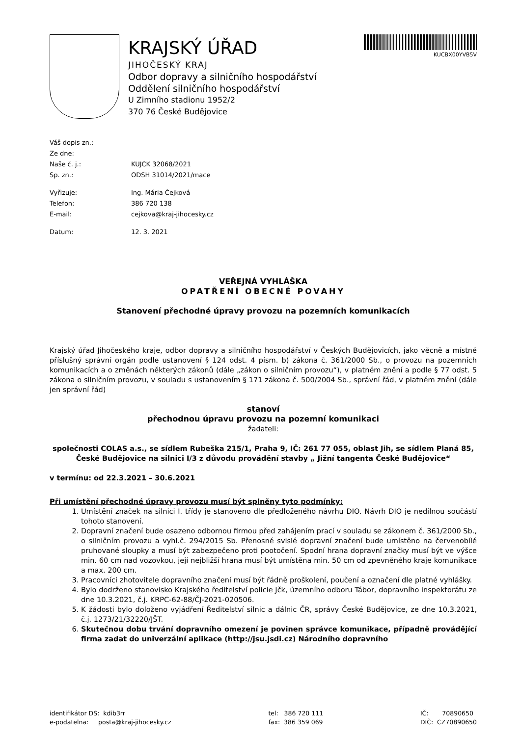KRAJSKÝ ÚŘAD
JIHOČESKÝ KRAJ
Odbor dopravy a silničního hospodářství
Oddělení silničního hospodářství
U Zimního stadionu 1952/2
370 76 České Budějovice
KUCBX00YVB5V
Váš dopis zn.:
Ze dne:
Naše č. j.: KUJCK 32068/2021
Sp. zn.: ODSH 31014/2021/mace
Vyřizuje: Ing. Mária Čejková
Telefon: 386 720 138
E-mail: cejkova@kraj-jihocesky.cz
Datum: 12. 3. 2021
VEŘEJNÁ VYHLÁŠKA
OPATŘENÍ OBECNÉ POVAHY
Stanovení přechodné úpravy provozu na pozemních komunikacích
Krajský úřad Jihočeského kraje, odbor dopravy a silničního hospodářství v Českých Budějovicích, jako věcně a místně příslušný správní orgán podle ustanovení § 124 odst. 4 písm. b) zákona č. 361/2000 Sb., o provozu na pozemních komunikacích a o změnách některých zákonů (dále „zákon o silničním provozu“), v platném znění a podle § 77 odst. 5 zákona o silničním provozu, v souladu s ustanovením § 171 zákona č. 500/2004 Sb., správní řád, v platném znění (dále jen správní řád)
stanoví
přechodnou úpravu provozu na pozemní komunikaci
žadateli:
společnosti COLAS a.s., se sídlem Rubeška 215/1, Praha 9, IČ: 261 77 055, oblast Jih, se sídlem Planá 85, České Budějovice na silnici I/3 z důvodu provádění stavby „ Jižní tangenta České Budějovice“
v termínu: od 22.3.2021 – 30.6.2021
Při umístění přechodné úpravy provozu musí být splněny tyto podmínky:
1. Umístění značek na silnici I. třídy je stanoveno dle předloženého návrhu DIO. Návrh DIO je nedílnou součástí tohoto stanovení.
2. Dopravní značení bude osazeno odbornou firmou před zahájením prací v souladu se zákonem č. 361/2000 Sb., o silničním provozu a vyhl.č. 294/2015 Sb. Přenosné svislé dopravní značení bude umístěno na červenobílé pruhované sloupky a musí být zabezpečeno proti pootočení. Spodní hrana dopravní značky musí být ve výšce min. 60 cm nad vozovkou, její nejbližší hrana musí být umístěna min. 50 cm od zpevněného kraje komunikace a max. 200 cm.
3. Pracovníci zhotovitele dopravního značení musí být řádně proškolení, poučení a označení dle platné vyhlášky.
4. Bylo dodrženo stanovisko Krajského ředitelství policie Jčk, územního odboru Tábor, dopravního inspektorátu ze dne 10.3.2021, č.j. KRPC-62-88/ČJ-2021-020506.
5. K žádosti bylo doloženo vyjádření Ředitelství silnic a dálnic ČR, správy České Budějovice, ze dne 10.3.2021, č.j. 1273/21/32220/JŠT.
6. Skutečnou dobu trvání dopravního omezení je povinen správce komunikace, případně provádějící firma zadat do univerzální aplikace (http://jsu.jsdi.cz) Národního dopravního
identifikátor DS: kdib3rr
e-podatelna: posta@kraj-jihocesky.cz
tel: 386 720 111
fax: 386 359 069
IČ: 70890650
DIČ: CZ70890650